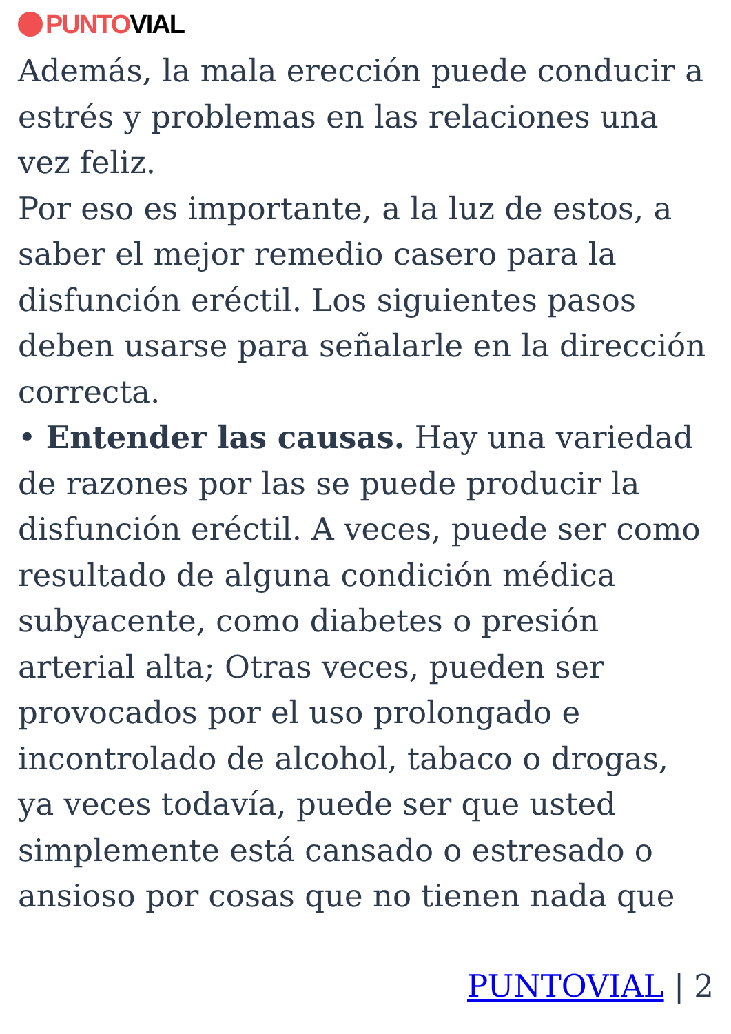PUNTO VIAL
Además, la mala erección puede conducir a estrés y problemas en las relaciones una vez feliz.
Por eso es importante, a la luz de estos, a saber el mejor remedio casero para la disfunción eréctil. Los siguientes pasos deben usarse para señalarle en la dirección correcta.
• Entender las causas. Hay una variedad de razones por las se puede producir la disfunción eréctil. A veces, puede ser como resultado de alguna condición médica subyacente, como diabetes o presión arterial alta; Otras veces, pueden ser provocados por el uso prolongado e incontrolado de alcohol, tabaco o drogas, ya veces todavía, puede ser que usted simplemente está cansado o estresado o ansioso por cosas que no tienen nada que
PUNTOVIAL | 2